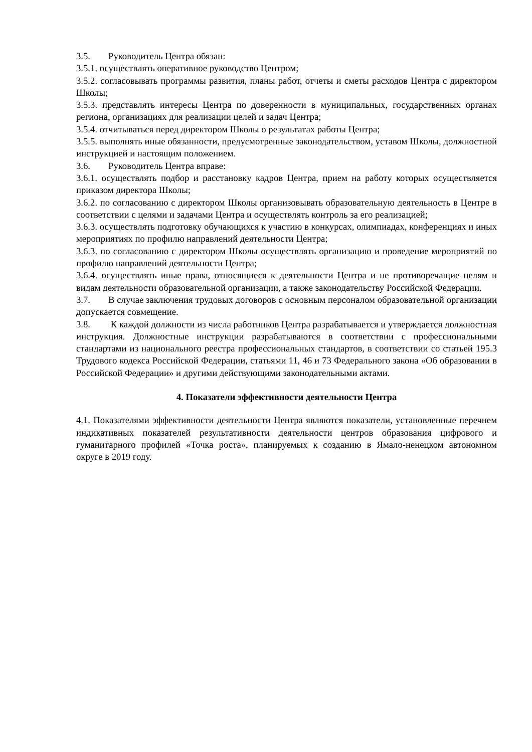3.5. Руководитель Центра обязан:
3.5.1. осуществлять оперативное руководство Центром;
3.5.2. согласовывать программы развития, планы работ, отчеты и сметы расходов Центра с директором Школы;
3.5.3. представлять интересы Центра по доверенности в муниципальных, государственных органах региона, организациях для реализации целей и задач Центра;
3.5.4. отчитываться перед директором Школы о результатах работы Центра;
3.5.5. выполнять иные обязанности, предусмотренные законодательством, уставом Школы, должностной инструкцией и настоящим положением.
3.6. Руководитель Центра вправе:
3.6.1. осуществлять подбор и расстановку кадров Центра, прием на работу которых осуществляется приказом директора Школы;
3.6.2. по согласованию с директором Школы организовывать образовательную деятельность в Центре в соответствии с целями и задачами Центра и осуществлять контроль за его реализацией;
3.6.3. осуществлять подготовку обучающихся к участию в конкурсах, олимпиадах, конференциях и иных мероприятиях по профилю направлений деятельности Центра;
3.6.3. по согласованию с директором Школы осуществлять организацию и проведение мероприятий по профилю направлений деятельности Центра;
3.6.4. осуществлять иные права, относящиеся к деятельности Центра и не противоречащие целям и видам деятельности образовательной организации, а также законодательству Российской Федерации.
3.7. В случае заключения трудовых договоров с основным персоналом образовательной организации допускается совмещение.
3.8. К каждой должности из числа работников Центра разрабатывается и утверждается должностная инструкция. Должностные инструкции разрабатываются в соответствии с профессиональными стандартами из национального реестра профессиональных стандартов, в соответствии со статьей 195.3 Трудового кодекса Российской Федерации, статьями 11, 46 и 73 Федерального закона «Об образовании в Российской Федерации» и другими действующими законодательными актами.
4. Показатели эффективности деятельности Центра
4.1. Показателями эффективности деятельности Центра являются показатели, установленные перечнем индикативных показателей результативности деятельности центров образования цифрового и гуманитарного профилей «Точка роста», планируемых к созданию в Ямало-ненецком автономном округе в 2019 году.